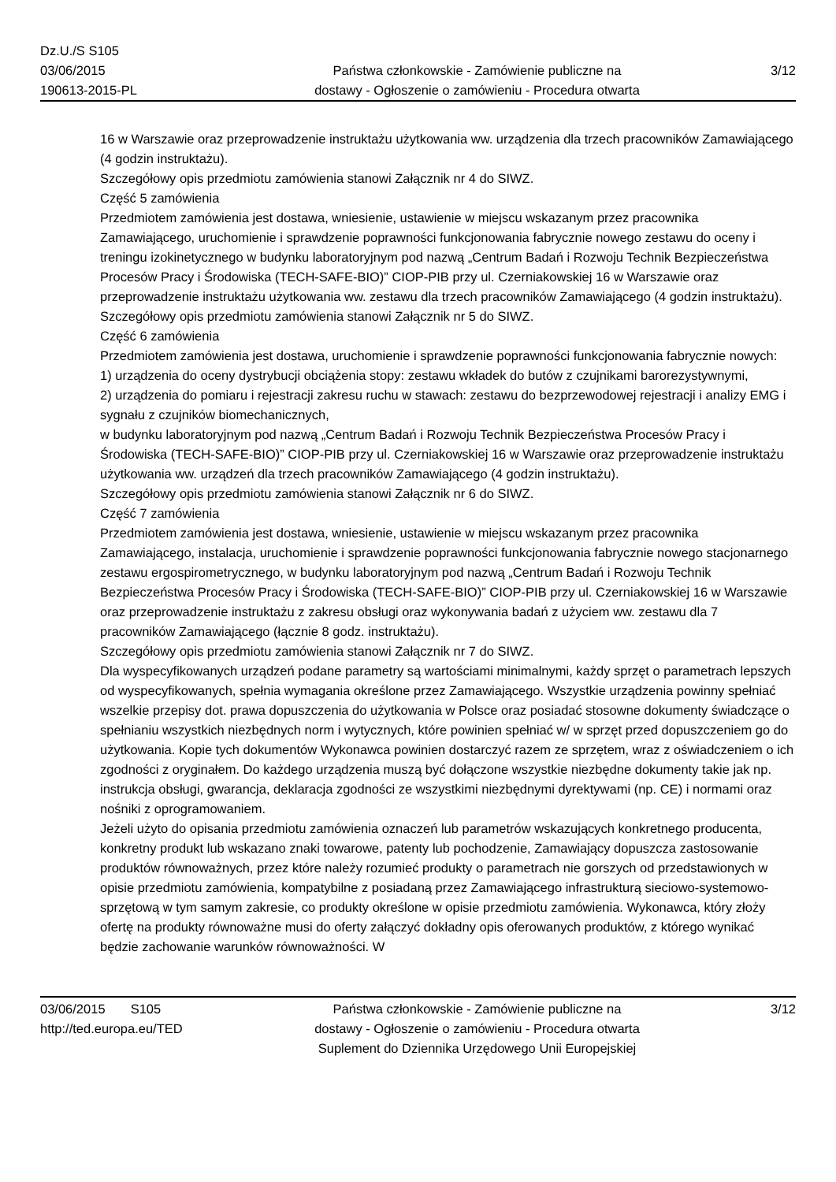Dz.U./S S105
03/06/2015
190613-2015-PL
Państwa członkowskie - Zamówienie publiczne na
dostawy - Ogłoszenie o zamówieniu - Procedura otwarta
3/12
16 w Warszawie oraz przeprowadzenie instruktażu użytkowania ww. urządzenia dla trzech pracowników Zamawiającego (4 godzin instruktażu).
Szczegółowy opis przedmiotu zamówienia stanowi Załącznik nr 4 do SIWZ.
Część 5 zamówienia
Przedmiotem zamówienia jest dostawa, wniesienie, ustawienie w miejscu wskazanym przez pracownika Zamawiającego, uruchomienie i sprawdzenie poprawności funkcjonowania fabrycznie nowego zestawu do oceny i treningu izokinetycznego w budynku laboratoryjnym pod nazwą „Centrum Badań i Rozwoju Technik Bezpieczeństwa Procesów Pracy i Środowiska (TECH-SAFE-BIO)” CIOP-PIB przy ul. Czerniakowskiej 16 w Warszawie oraz przeprowadzenie instruktażu użytkowania ww. zestawu dla trzech pracowników Zamawiającego (4 godzin instruktażu).
Szczegółowy opis przedmiotu zamówienia stanowi Załącznik nr 5 do SIWZ.
Część 6 zamówienia
Przedmiotem zamówienia jest dostawa, uruchomienie i sprawdzenie poprawności funkcjonowania fabrycznie nowych:
1) urządzenia do oceny dystrybucji obciążenia stopy: zestawu wkładek do butów z czujnikami barorezystywnymi,
2) urządzenia do pomiaru i rejestracji zakresu ruchu w stawach: zestawu do bezprzewodowej rejestracji i analizy EMG i sygnału z czujników biomechanicznych,
w budynku laboratoryjnym pod nazwą „Centrum Badań i Rozwoju Technik Bezpieczeństwa Procesów Pracy i Środowiska (TECH-SAFE-BIO)” CIOP-PIB przy ul. Czerniakowskiej 16 w Warszawie oraz przeprowadzenie instruktażu użytkowania ww. urządzeń dla trzech pracowników Zamawiającego (4 godzin instruktażu).
Szczegółowy opis przedmiotu zamówienia stanowi Załącznik nr 6 do SIWZ.
Część 7 zamówienia
Przedmiotem zamówienia jest dostawa, wniesienie, ustawienie w miejscu wskazanym przez pracownika Zamawiającego, instalacja, uruchomienie i sprawdzenie poprawności funkcjonowania fabrycznie nowego stacjonarnego zestawu ergospirometrycznego, w budynku laboratoryjnym pod nazwą „Centrum Badań i Rozwoju Technik Bezpieczeństwa Procesów Pracy i Środowiska (TECH-SAFE-BIO)” CIOP-PIB przy ul. Czerniakowskiej 16 w Warszawie oraz przeprowadzenie instruktażu z zakresu obsługi oraz wykonywania badań z użyciem ww. zestawu dla 7 pracowników Zamawiającego (łącznie 8 godz. instruktażu).
Szczegółowy opis przedmiotu zamówienia stanowi Załącznik nr 7 do SIWZ.
Dla wyspecyfikowanych urządzeń podane parametry są wartościami minimalnymi, każdy sprzęt o parametrach lepszych od wyspecyfikowanych, spełnia wymagania określone przez Zamawiającego. Wszystkie urządzenia powinny spełniać wszelkie przepisy dot. prawa dopuszczenia do użytkowania w Polsce oraz posiadać stosowne dokumenty świadczące o spełnianiu wszystkich niezbędnych norm i wytycznych, które powinien spełniać w/ w sprzęt przed dopuszczeniem go do użytkowania. Kopie tych dokumentów Wykonawca powinien dostarczyć razem ze sprzętem, wraz z oświadczeniem o ich zgodności z oryginałem. Do każdego urządzenia muszą być dołączone wszystkie niezbędne dokumenty takie jak np. instrukcja obsługi, gwarancja, deklaracja zgodności ze wszystkimi niezbędnymi dyrektywami (np. CE) i normami oraz nośniki z oprogramowaniem.
Jeżeli użyto do opisania przedmiotu zamówienia oznaczeń lub parametrów wskazujących konkretnego producenta, konkretny produkt lub wskazano znaki towarowe, patenty lub pochodzenie, Zamawiający dopuszcza zastosowanie produktów równoważnych, przez które należy rozumieć produkty o parametrach nie gorszych od przedstawionych w opisie przedmiotu zamówienia, kompatybilne z posiadaną przez Zamawiającego infrastrukturą sieciowo-systemowo-sprzętową w tym samym zakresie, co produkty określone w opisie przedmiotu zamówienia. Wykonawca, który złoży ofertę na produkty równoważne musi do oferty załączyć dokładny opis oferowanych produktów, z którego wynikać będzie zachowanie warunków równoważności. W
03/06/2015 S105
http://ted.europa.eu/TED
Państwa członkowskie - Zamówienie publiczne na
dostawy - Ogłoszenie o zamówieniu - Procedura otwarta
Suplement do Dziennika Urzędowego Unii Europejskiej
3/12